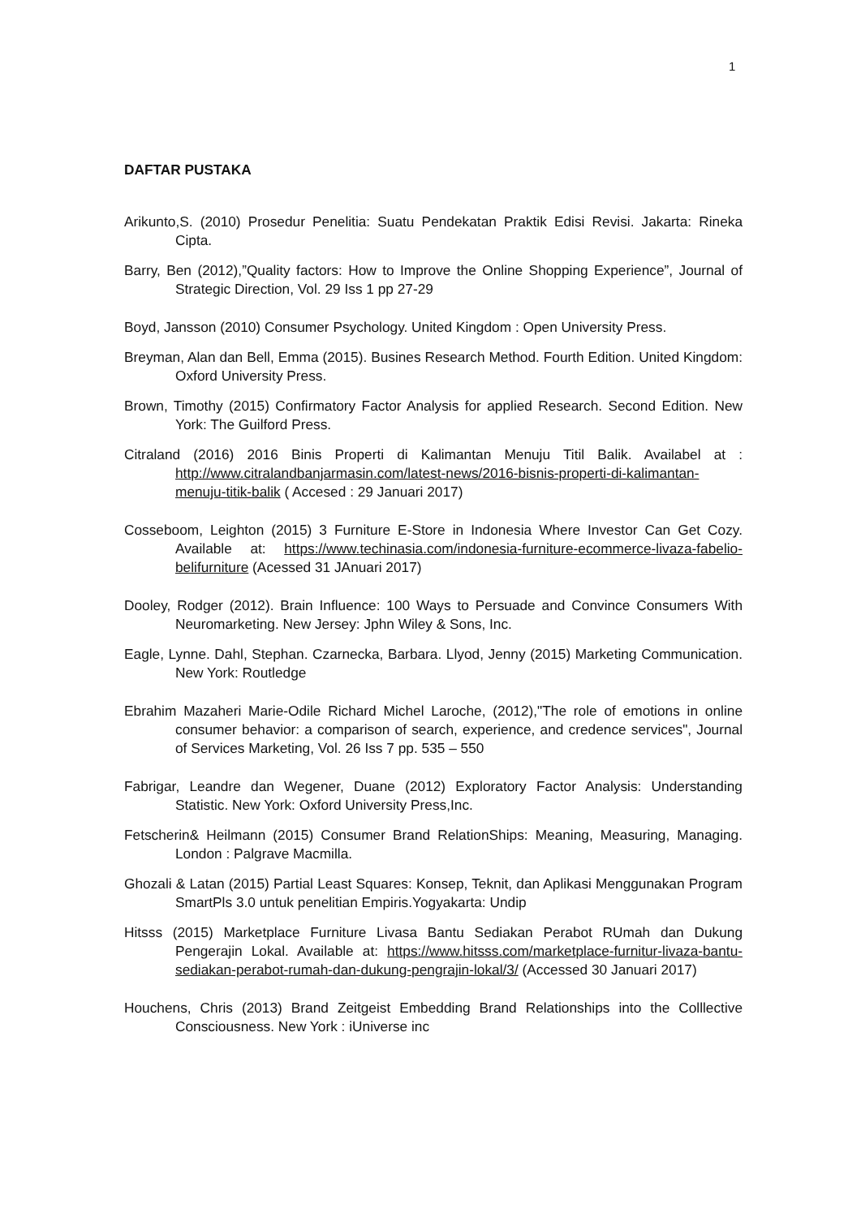1
DAFTAR PUSTAKA
Arikunto,S. (2010) Prosedur Penelitia: Suatu Pendekatan Praktik Edisi Revisi. Jakarta: Rineka Cipta.
Barry, Ben (2012),”Quality factors: How to Improve the Online Shopping Experience”, Journal of Strategic Direction, Vol. 29 Iss 1 pp 27-29
Boyd, Jansson (2010) Consumer Psychology. United Kingdom : Open University Press.
Breyman, Alan dan Bell, Emma (2015). Busines Research Method. Fourth Edition. United Kingdom: Oxford University Press.
Brown, Timothy (2015) Confirmatory Factor Analysis for applied Research. Second Edition. New York: The Guilford Press.
Citraland (2016) 2016 Binis Properti di Kalimantan Menuju Titil Balik. Availabel at : http://www.citralandbanjarmasin.com/latest-news/2016-bisnis-properti-di-kalimantan-menuju-titik-balik ( Accesed : 29 Januari 2017)
Cosseboom, Leighton (2015) 3 Furniture E-Store in Indonesia Where Investor Can Get Cozy. Available at: https://www.techinasia.com/indonesia-furniture-ecommerce-livaza-fabelio-belifurniture (Acessed 31 JAnuari 2017)
Dooley, Rodger (2012). Brain Influence: 100 Ways to Persuade and Convince Consumers With Neuromarketing. New Jersey: Jphn Wiley & Sons, Inc.
Eagle, Lynne. Dahl, Stephan. Czarnecka, Barbara. Llyod, Jenny (2015) Marketing Communication. New York: Routledge
Ebrahim Mazaheri Marie-Odile Richard Michel Laroche, (2012),"The role of emotions in online consumer behavior: a comparison of search, experience, and credence services", Journal of Services Marketing, Vol. 26 Iss 7 pp. 535 – 550
Fabrigar, Leandre dan Wegener, Duane (2012) Exploratory Factor Analysis: Understanding Statistic. New York: Oxford University Press,Inc.
Fetscherin& Heilmann (2015) Consumer Brand RelationShips: Meaning, Measuring, Managing. London : Palgrave Macmilla.
Ghozali & Latan (2015) Partial Least Squares: Konsep, Teknit, dan Aplikasi Menggunakan Program SmartPls 3.0 untuk penelitian Empiris.Yogyakarta: Undip
Hitsss (2015) Marketplace Furniture Livasa Bantu Sediakan Perabot RUmah dan Dukung Pengerajin Lokal. Available at: https://www.hitsss.com/marketplace-furnitur-livaza-bantu-sediakan-perabot-rumah-dan-dukung-pengrajin-lokal/3/ (Accessed 30 Januari 2017)
Houchens, Chris (2013) Brand Zeitgeist Embedding Brand Relationships into the Colllective Consciousness. New York : iUniverse inc